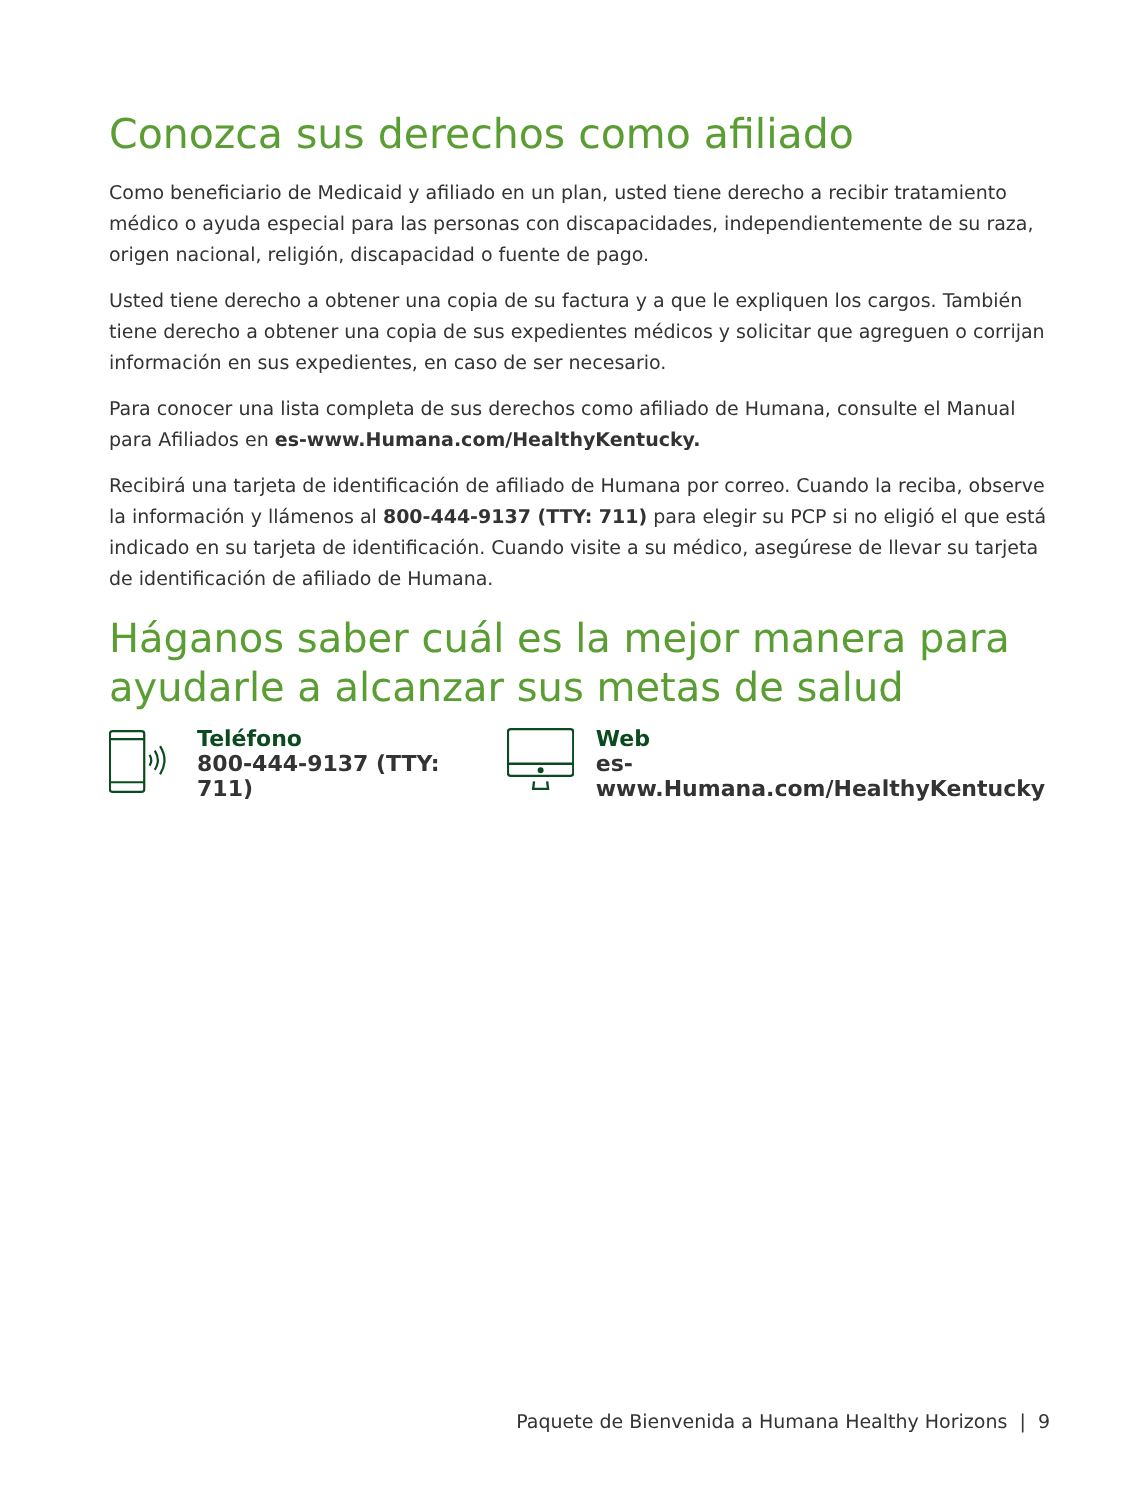Conozca sus derechos como afiliado
Como beneficiario de Medicaid y afiliado en un plan, usted tiene derecho a recibir tratamiento médico o ayuda especial para las personas con discapacidades, independientemente de su raza, origen nacional, religión, discapacidad o fuente de pago.
Usted tiene derecho a obtener una copia de su factura y a que le expliquen los cargos. También tiene derecho a obtener una copia de sus expedientes médicos y solicitar que agreguen o corrijan información en sus expedientes, en caso de ser necesario.
Para conocer una lista completa de sus derechos como afiliado de Humana, consulte el Manual para Afiliados en es-www.Humana.com/HealthyKentucky.
Recibirá una tarjeta de identificación de afiliado de Humana por correo. Cuando la reciba, observe la información y llámenos al 800-444-9137 (TTY: 711) para elegir su PCP si no eligió el que está indicado en su tarjeta de identificación. Cuando visite a su médico, asegúrese de llevar su tarjeta de identificación de afiliado de Humana.
Háganos saber cuál es la mejor manera para ayudarle a alcanzar sus metas de salud
Teléfono
800-444-9137 (TTY: 711)
Web
es-www.Humana.com/HealthyKentucky
Paquete de Bienvenida a Humana Healthy Horizons | 9